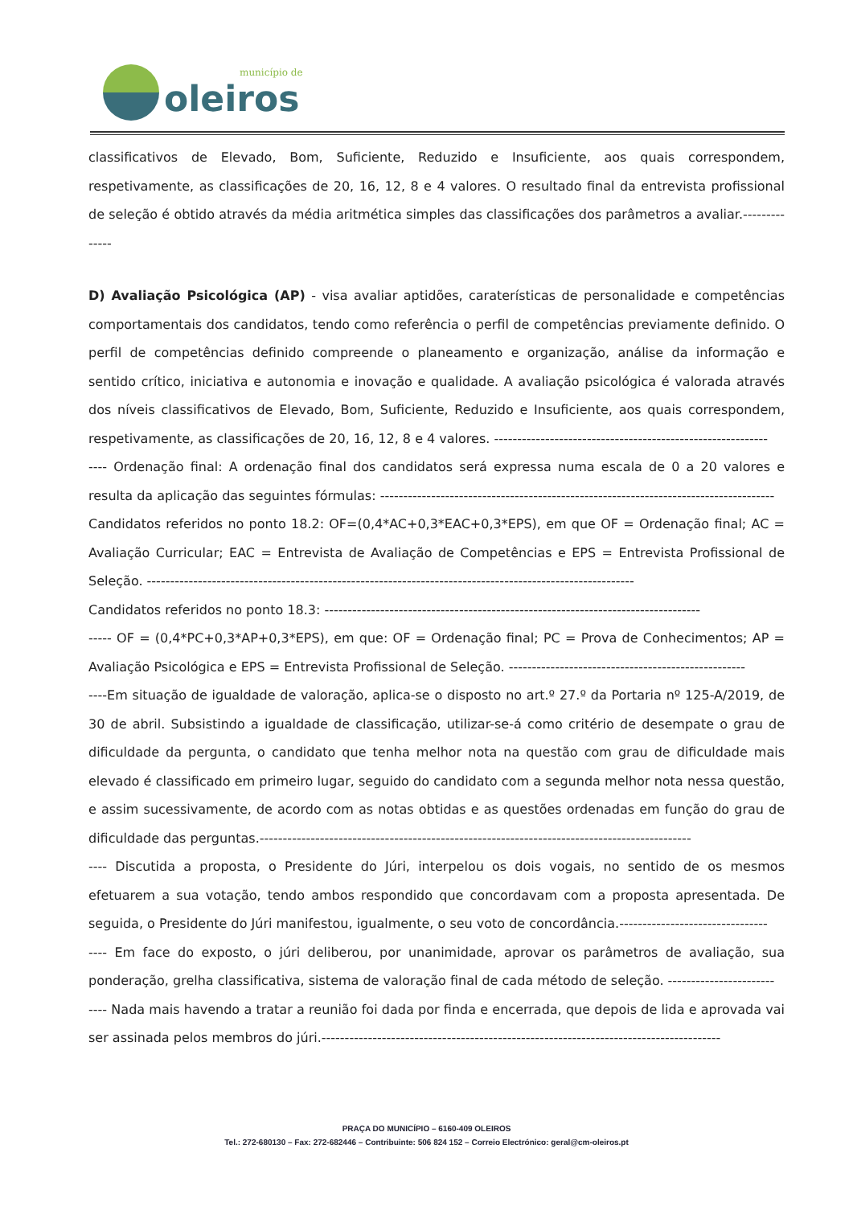município de
oleiros
classificativos de Elevado, Bom, Suficiente, Reduzido e Insuficiente, aos quais correspondem, respetivamente, as classificações de 20, 16, 12, 8 e 4 valores. O resultado final da entrevista profissional de seleção é obtido através da média aritmética simples das classificações dos parâmetros a avaliar.--------------
D) Avaliação Psicológica (AP) - visa avaliar aptidões, caraterísticas de personalidade e competências comportamentais dos candidatos, tendo como referência o perfil de competências previamente definido. O perfil de competências definido compreende o planeamento e organização, análise da informação e sentido crítico, iniciativa e autonomia e inovação e qualidade. A avaliação psicológica é valorada através dos níveis classificativos de Elevado, Bom, Suficiente, Reduzido e Insuficiente, aos quais correspondem, respetivamente, as classificações de 20, 16, 12, 8 e 4 valores. -----------------------------------------------------------
---- Ordenação final: A ordenação final dos candidatos será expressa numa escala de 0 a 20 valores e resulta da aplicação das seguintes fórmulas: -------------------------------------------------------------------------------------
Candidatos referidos no ponto 18.2: OF=(0,4*AC+0,3*EAC+0,3*EPS), em que OF = Ordenação final; AC = Avaliação Curricular; EAC = Entrevista de Avaliação de Competências e EPS = Entrevista Profissional de Seleção. ---------------------------------------------------------------------------------------------------------
Candidatos referidos no ponto 18.3: ---------------------------------------------------------------------------------
----- OF = (0,4*PC+0,3*AP+0,3*EPS), em que: OF = Ordenação final; PC = Prova de Conhecimentos; AP = Avaliação Psicológica e EPS = Entrevista Profissional de Seleção. ---------------------------------------------------
----Em situação de igualdade de valoração, aplica-se o disposto no art.º 27.º da Portaria nº 125-A/2019, de 30 de abril. Subsistindo a igualdade de classificação, utilizar-se-á como critério de desempate o grau de dificuldade da pergunta, o candidato que tenha melhor nota na questão com grau de dificuldade mais elevado é classificado em primeiro lugar, seguido do candidato com a segunda melhor nota nessa questão, e assim sucessivamente, de acordo com as notas obtidas e as questões ordenadas em função do grau de dificuldade das perguntas.---------------------------------------------------------------------------------------------
---- Discutida a proposta, o Presidente do Júri, interpelou os dois vogais, no sentido de os mesmos efetuarem a sua votação, tendo ambos respondido que concordavam com a proposta apresentada. De seguida, o Presidente do Júri manifestou, igualmente, o seu voto de concordância.--------------------------------
---- Em face do exposto, o júri deliberou, por unanimidade, aprovar os parâmetros de avaliação, sua ponderação, grelha classificativa, sistema de valoração final de cada método de seleção. -----------------------
---- Nada mais havendo a tratar a reunião foi dada por finda e encerrada, que depois de lida e aprovada vai ser assinada pelos membros do júri.--------------------------------------------------------------------------------------
PRAÇA DO MUNICÍPIO – 6160-409 OLEIROS
Tel.: 272-680130 – Fax: 272-682446 – Contribuinte: 506 824 152 – Correio Electrónico: geral@cm-oleiros.pt